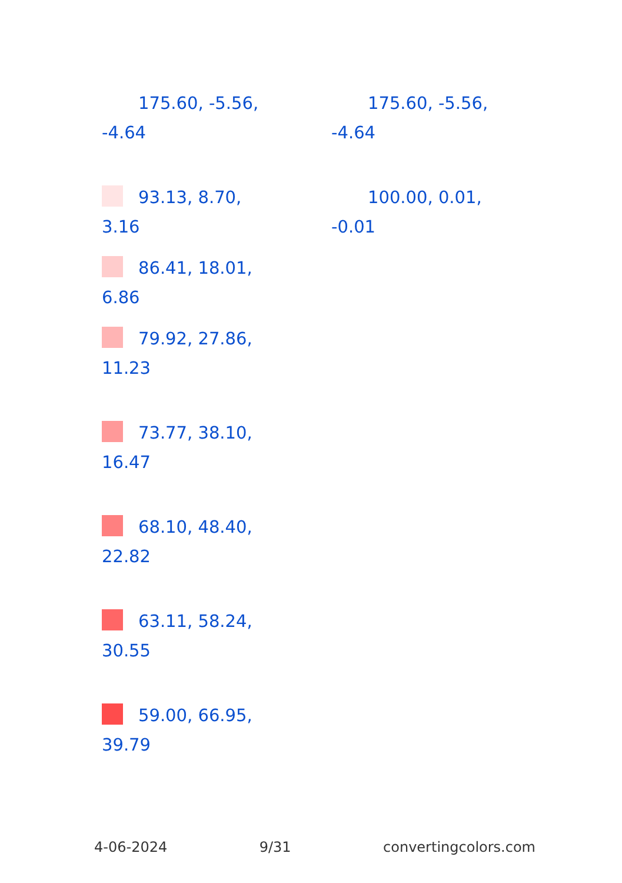175.60, -5.56, -4.64
93.13, 8.70, 3.16
86.41, 18.01, 6.86
79.92, 27.86, 11.23
73.77, 38.10, 16.47
68.10, 48.40, 22.82
63.11, 58.24, 30.55
59.00, 66.95, 39.79
175.60, -5.56, -4.64
100.00, 0.01, -0.01
4-06-2024 9/31 convertingcolors.com